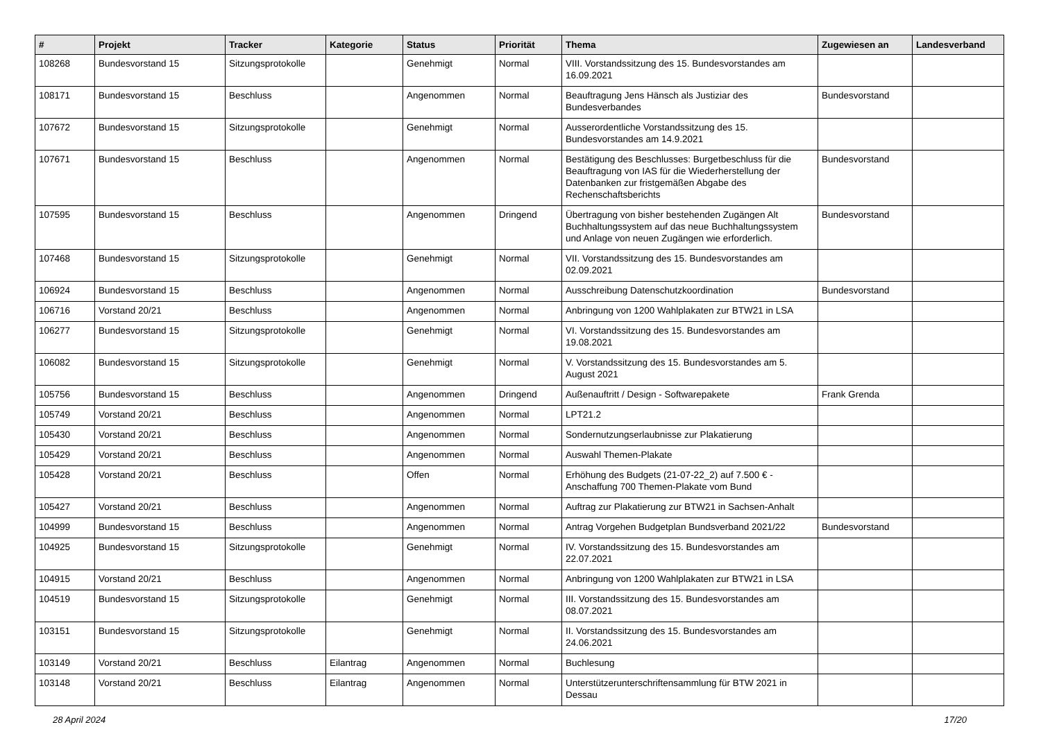| # | Projekt | Tracker | Kategorie | Status | Priorität | Thema | Zugewiesen an | Landesverband |
| --- | --- | --- | --- | --- | --- | --- | --- | --- |
| 108268 | Bundesvorstand 15 | Sitzungsprotokolle | | Genehmigt | Normal | VIII. Vorstandssitzung des 15. Bundesvorstandes am 16.09.2021 | | |
| 108171 | Bundesvorstand 15 | Beschluss | | Angenommen | Normal | Beauftragung Jens Hänsch als Justiziar des Bundesverbandes | Bundesvorstand | |
| 107672 | Bundesvorstand 15 | Sitzungsprotokolle | | Genehmigt | Normal | Ausserordentliche Vorstandssitzung des 15. Bundesvorstandes am 14.9.2021 | | |
| 107671 | Bundesvorstand 15 | Beschluss | | Angenommen | Normal | Bestätigung des Beschlusses: Burgetbeschluss für die Beauftragung von IAS für die Wiederherstellung der Datenbanken zur fristgemäßen Abgabe des Rechenschaftsberichts | Bundesvorstand | |
| 107595 | Bundesvorstand 15 | Beschluss | | Angenommen | Dringend | Übertragung von bisher bestehenden Zugängen Alt Buchhaltungssystem auf das neue Buchhaltungssystem und Anlage von neuen Zugängen wie erforderlich. | Bundesvorstand | |
| 107468 | Bundesvorstand 15 | Sitzungsprotokolle | | Genehmigt | Normal | VII. Vorstandssitzung des 15. Bundesvorstandes am 02.09.2021 | | |
| 106924 | Bundesvorstand 15 | Beschluss | | Angenommen | Normal | Ausschreibung Datenschutzkoordination | Bundesvorstand | |
| 106716 | Vorstand 20/21 | Beschluss | | Angenommen | Normal | Anbringung von 1200 Wahlplakaten zur BTW21 in LSA | | |
| 106277 | Bundesvorstand 15 | Sitzungsprotokolle | | Genehmigt | Normal | VI. Vorstandssitzung des 15. Bundesvorstandes am 19.08.2021 | | |
| 106082 | Bundesvorstand 15 | Sitzungsprotokolle | | Genehmigt | Normal | V. Vorstandssitzung des 15. Bundesvorstandes am 5. August 2021 | | |
| 105756 | Bundesvorstand 15 | Beschluss | | Angenommen | Dringend | Außenauftritt / Design - Softwarepakete | Frank Grenda | |
| 105749 | Vorstand 20/21 | Beschluss | | Angenommen | Normal | LPT21.2 | | |
| 105430 | Vorstand 20/21 | Beschluss | | Angenommen | Normal | Sondernutzungserlaubnisse zur Plakatierung | | |
| 105429 | Vorstand 20/21 | Beschluss | | Angenommen | Normal | Auswahl Themen-Plakate | | |
| 105428 | Vorstand 20/21 | Beschluss | | Offen | Normal | Erhöhung des Budgets (21-07-22_2) auf 7.500 € - Anschaffung 700 Themen-Plakate vom Bund | | |
| 105427 | Vorstand 20/21 | Beschluss | | Angenommen | Normal | Auftrag zur Plakatierung zur BTW21 in Sachsen-Anhalt | | |
| 104999 | Bundesvorstand 15 | Beschluss | | Angenommen | Normal | Antrag Vorgehen Budgetplan Bundsverband 2021/22 | Bundesvorstand | |
| 104925 | Bundesvorstand 15 | Sitzungsprotokolle | | Genehmigt | Normal | IV. Vorstandssitzung des 15. Bundesvorstandes am 22.07.2021 | | |
| 104915 | Vorstand 20/21 | Beschluss | | Angenommen | Normal | Anbringung von 1200 Wahlplakaten zur BTW21 in LSA | | |
| 104519 | Bundesvorstand 15 | Sitzungsprotokolle | | Genehmigt | Normal | III. Vorstandssitzung des 15. Bundesvorstandes am 08.07.2021 | | |
| 103151 | Bundesvorstand 15 | Sitzungsprotokolle | | Genehmigt | Normal | II. Vorstandssitzung des 15. Bundesvorstandes am 24.06.2021 | | |
| 103149 | Vorstand 20/21 | Beschluss | Eilantrag | Angenommen | Normal | Buchlesung | | |
| 103148 | Vorstand 20/21 | Beschluss | Eilantrag | Angenommen | Normal | Unterstützerunterschriftensammlung für BTW 2021 in Dessau | | |
28 April 2024 17/20